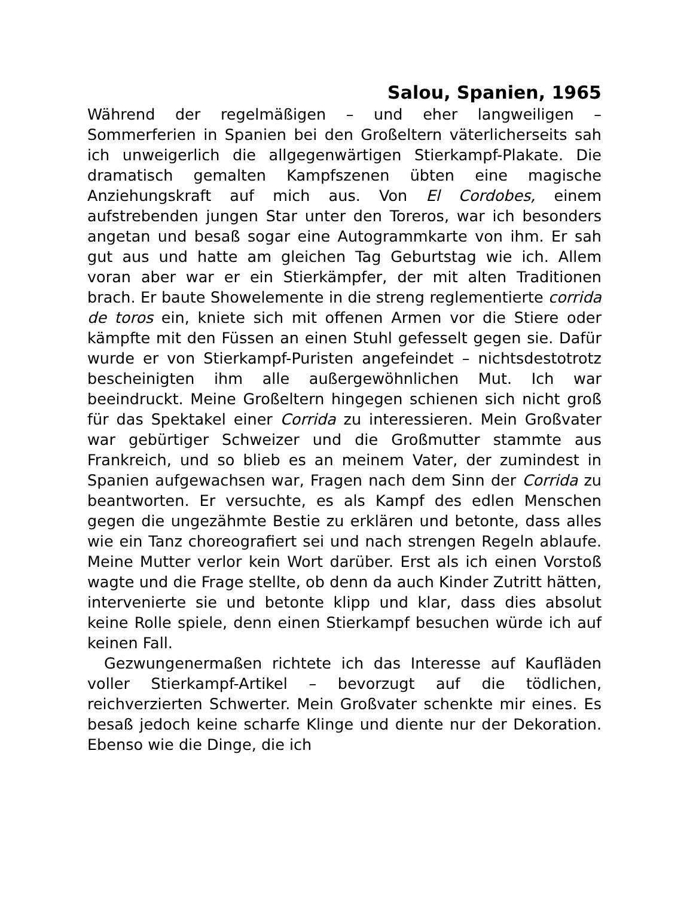Salou, Spanien, 1965
Während der regelmäßigen – und eher langweiligen – Sommerferien in Spanien bei den Großeltern väterlicherseits sah ich unweigerlich die allgegenwärtigen Stierkampf-Plakate. Die dramatisch gemalten Kampfszenen übten eine magische Anziehungskraft auf mich aus. Von El Cordobes, einem aufstrebenden jungen Star unter den Toreros, war ich besonders angetan und besaß sogar eine Autogrammkarte von ihm. Er sah gut aus und hatte am gleichen Tag Geburtstag wie ich. Allem voran aber war er ein Stierkämpfer, der mit alten Traditionen brach. Er baute Showelemente in die streng reglementierte corrida de toros ein, kniete sich mit offenen Armen vor die Stiere oder kämpfte mit den Füssen an einen Stuhl gefesselt gegen sie. Dafür wurde er von Stierkampf-Puristen angefeindet – nichtsdestotrotz bescheinigten ihm alle außergewöhnlichen Mut. Ich war beeindruckt. Meine Großeltern hingegen schienen sich nicht groß für das Spektakel einer Corrida zu interessieren. Mein Großvater war gebürtiger Schweizer und die Großmutter stammte aus Frankreich, und so blieb es an meinem Vater, der zumindest in Spanien aufgewachsen war, Fragen nach dem Sinn der Corrida zu beantworten. Er versuchte, es als Kampf des edlen Menschen gegen die ungezähmte Bestie zu erklären und betonte, dass alles wie ein Tanz choreografiert sei und nach strengen Regeln ablaufe. Meine Mutter verlor kein Wort darüber. Erst als ich einen Vorstoß wagte und die Frage stellte, ob denn da auch Kinder Zutritt hätten, intervenierte sie und betonte klipp und klar, dass dies absolut keine Rolle spiele, denn einen Stierkampf besuchen würde ich auf keinen Fall.
Gezwungenermaßen richtete ich das Interesse auf Kaufläden voller Stierkampf-Artikel – bevorzugt auf die tödlichen, reichverzierten Schwerter. Mein Großvater schenkte mir eines. Es besaß jedoch keine scharfe Klinge und diente nur der Dekoration. Ebenso wie die Dinge, die ich